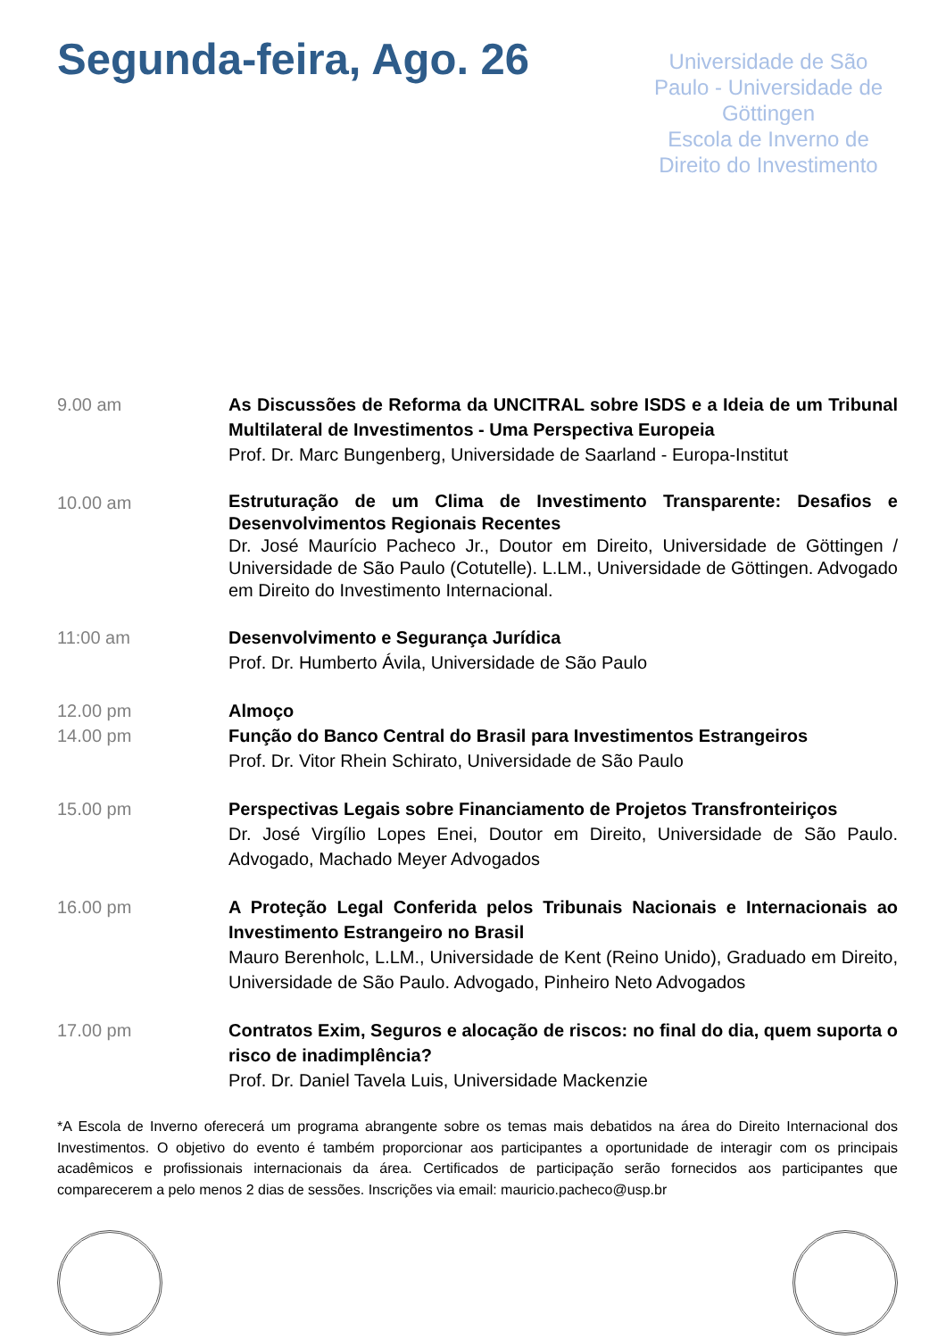Segunda-feira, Ago. 26
Universidade de São Paulo - Universidade de Göttingen
Escola de Inverno de Direito do Investimento
9.00 am As Discussões de Reforma da UNCITRAL sobre ISDS e a Ideia de um Tribunal Multilateral de Investimentos - Uma Perspectiva Europeia
Prof. Dr. Marc Bungenberg, Universidade de Saarland - Europa-Institut
10.00 am
Estruturação de um Clima de Investimento Transparente: Desafios e Desenvolvimentos Regionais Recentes
Dr. José Maurício Pacheco Jr., Doutor em Direito, Universidade de Göttingen / Universidade de São Paulo (Cotutelle). L.LM., Universidade de Göttingen. Advogado em Direito do Investimento Internacional.
11:00 am Desenvolvimento e Segurança Jurídica
Prof. Dr. Humberto Ávila, Universidade de São Paulo
12.00 pm
14.00 pm
Almoço
Função do Banco Central do Brasil para Investimentos Estrangeiros
Prof. Dr. Vitor Rhein Schirato, Universidade de São Paulo
15.00 pm Perspectivas Legais sobre Financiamento de Projetos Transfronteiriços
Dr. José Virgílio Lopes Enei, Doutor em Direito, Universidade de São Paulo. Advogado, Machado Meyer Advogados
16.00 pm A Proteção Legal Conferida pelos Tribunais Nacionais e Internacionais ao Investimento Estrangeiro no Brasil
Mauro Berenholc, L.LM., Universidade de Kent (Reino Unido), Graduado em Direito, Universidade de São Paulo. Advogado, Pinheiro Neto Advogados
17.00 pm Contratos Exim, Seguros e alocação de riscos: no final do dia, quem suporta o risco de inadimplência?
Prof. Dr. Daniel Tavela Luis, Universidade Mackenzie
*A Escola de Inverno oferecerá um programa abrangente sobre os temas mais debatidos na área do Direito Internacional dos Investimentos. O objetivo do evento é também proporcionar aos participantes a oportunidade de interagir com os principais acadêmicos e profissionais internacionais da área. Certificados de participação serão fornecidos aos participantes que comparecerem a pelo menos 2 dias de sessões. Inscrições via email: mauricio.pacheco@usp.br